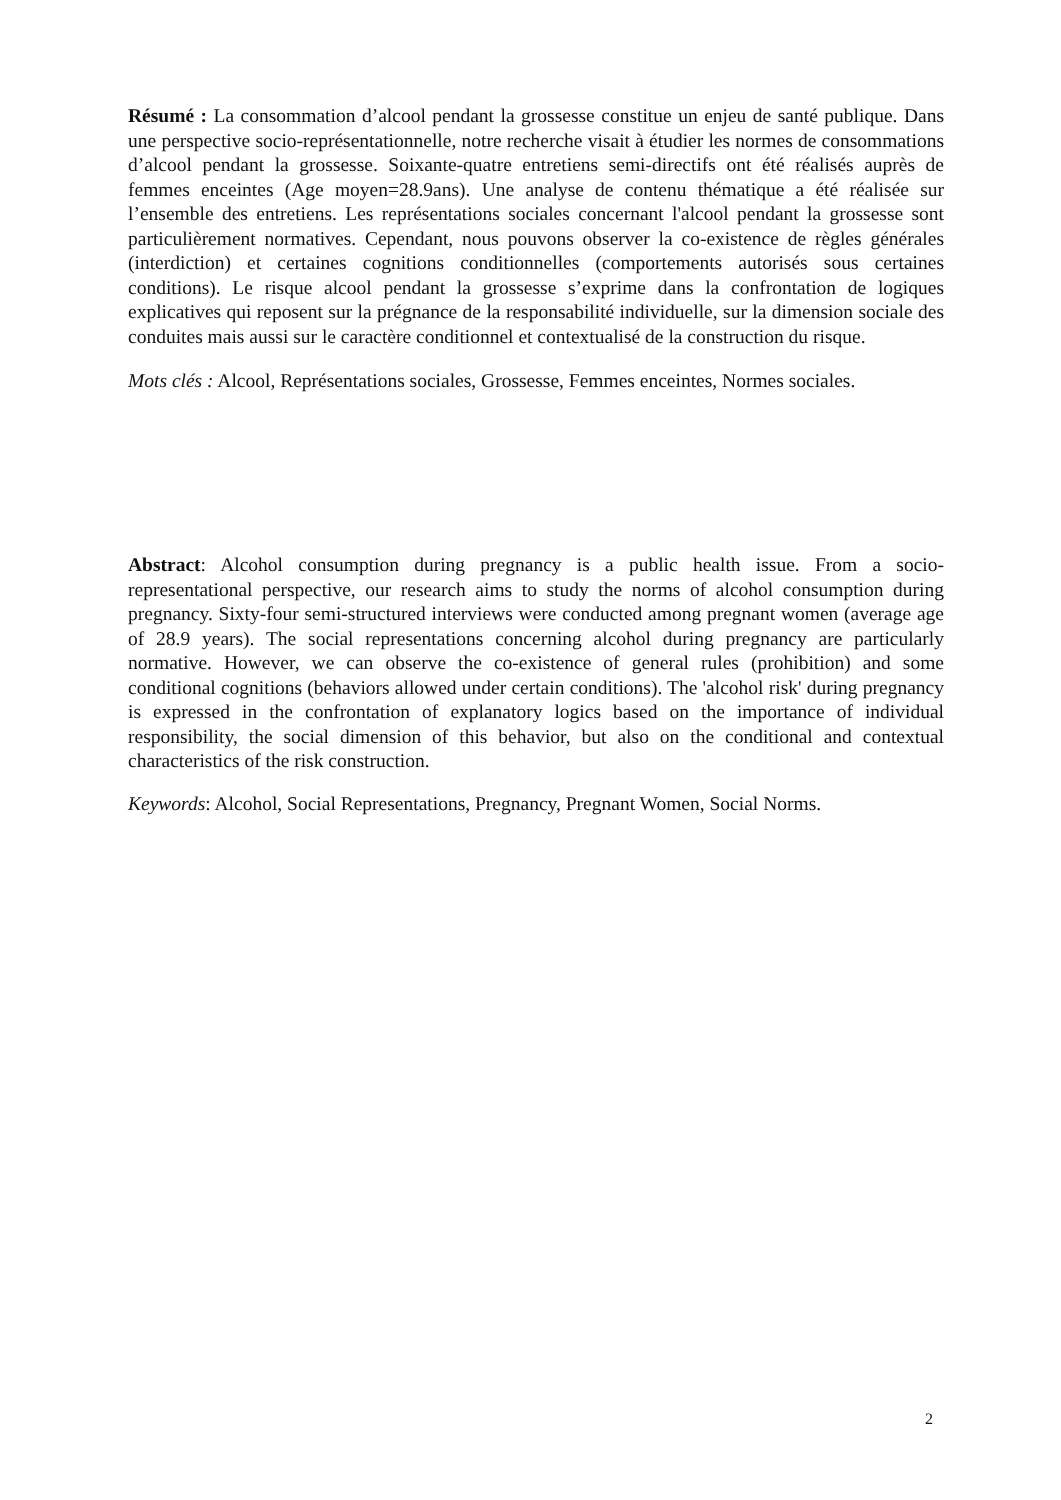Résumé : La consommation d’alcool pendant la grossesse constitue un enjeu de santé publique. Dans une perspective socio-représentationnelle, notre recherche visait à étudier les normes de consommations d’alcool pendant la grossesse. Soixante-quatre entretiens semi-directifs ont été réalisés auprès de femmes enceintes (Age moyen=28.9ans). Une analyse de contenu thématique a été réalisée sur l’ensemble des entretiens. Les représentations sociales concernant l'alcool pendant la grossesse sont particulièrement normatives. Cependant, nous pouvons observer la co-existence de règles générales (interdiction) et certaines cognitions conditionnelles (comportements autorisés sous certaines conditions). Le risque alcool pendant la grossesse s’exprime dans la confrontation de logiques explicatives qui reposent sur la prégnance de la responsabilité individuelle, sur la dimension sociale des conduites mais aussi sur le caractère conditionnel et contextualisé de la construction du risque.
Mots clés : Alcool, Représentations sociales, Grossesse, Femmes enceintes, Normes sociales.
Abstract: Alcohol consumption during pregnancy is a public health issue. From a socio-representational perspective, our research aims to study the norms of alcohol consumption during pregnancy. Sixty-four semi-structured interviews were conducted among pregnant women (average age of 28.9 years). The social representations concerning alcohol during pregnancy are particularly normative. However, we can observe the co-existence of general rules (prohibition) and some conditional cognitions (behaviors allowed under certain conditions). The 'alcohol risk' during pregnancy is expressed in the confrontation of explanatory logics based on the importance of individual responsibility, the social dimension of this behavior, but also on the conditional and contextual characteristics of the risk construction.
Keywords: Alcohol, Social Representations, Pregnancy, Pregnant Women, Social Norms.
2